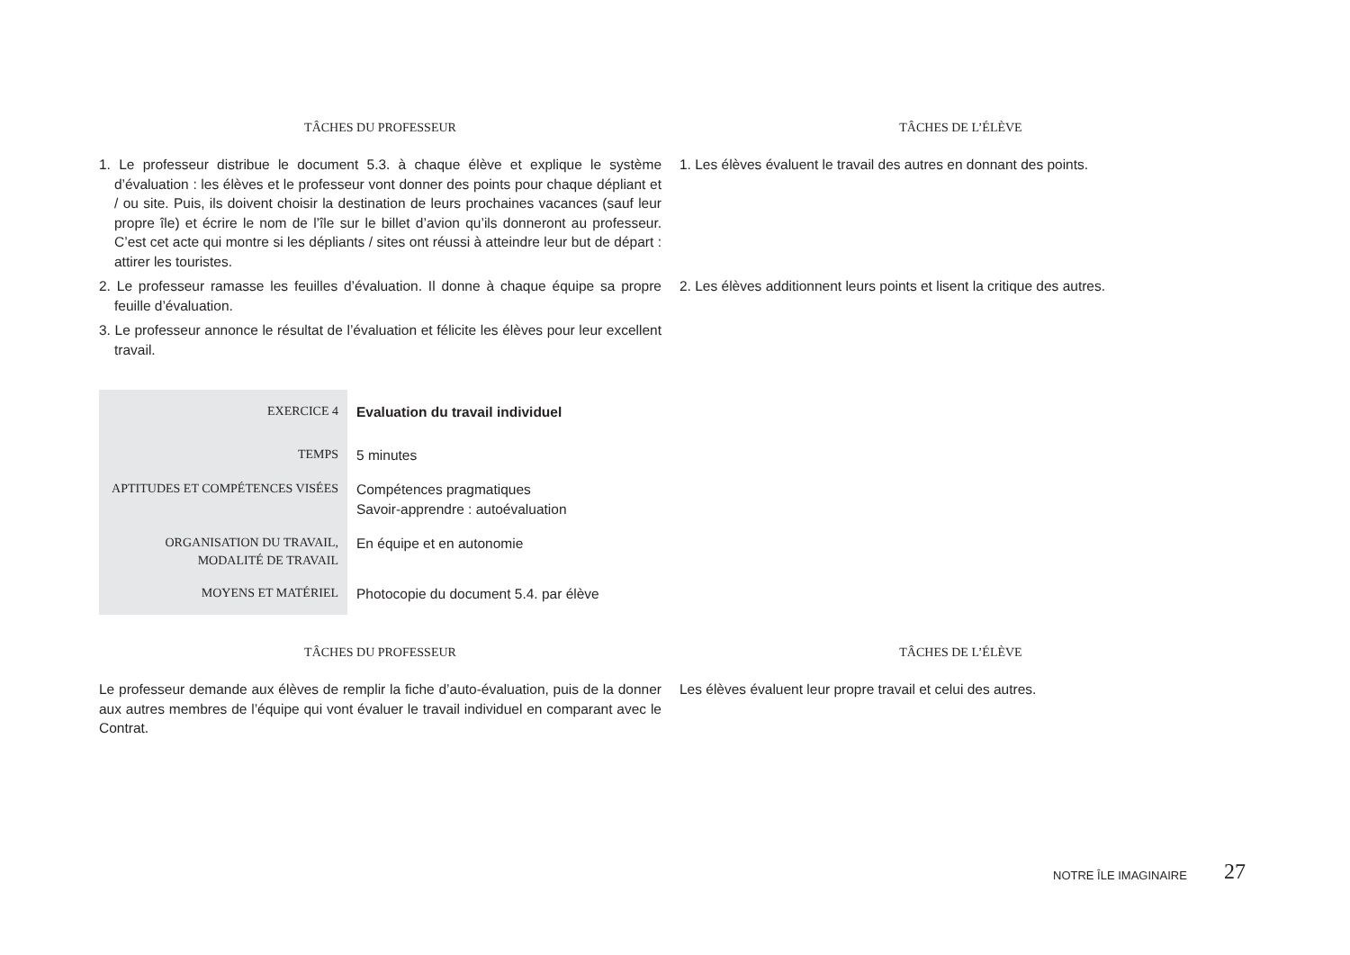TÂCHES DU PROFESSEUR TÂCHES DE L’ÉLÈVE
1. Le professeur distribue le document 5.3. à chaque élève et explique le système d’évaluation : les élèves et le professeur vont donner des points pour chaque dépliant et / ou site. Puis, ils doivent choisir la destination de leurs prochaines vacances (sauf leur propre île) et écrire le nom de l’île sur le billet d’avion qu’ils donneront au professeur. C’est cet acte qui montre si les dépliants / sites ont réussi à atteindre leur but de départ : attirer les touristes.
1. Les élèves évaluent le travail des autres en donnant des points.
2. Le professeur ramasse les feuilles d’évaluation. Il donne à chaque équipe sa propre feuille d’évaluation.
2. Les élèves additionnent leurs points et lisent la critique des autres.
3. Le professeur annonce le résultat de l’évaluation et félicite les élèves pour leur excellent travail.
| EXERCICE 4 | Evaluation du travail individuel |
| TEMPS | 5 minutes |
| APTITUDES ET COMPÉTENCES VISÉES | Compétences pragmatiques Savoir-apprendre : autoévaluation |
| ORGANISATION DU TRAVAIL, MODALITÉ DE TRAVAIL | En équipe et en autonomie |
| MOYENS ET MATÉRIEL | Photocopie du document 5.4. par élève |
TÂCHES DU PROFESSEUR TÂCHES DE L’ÉLÈVE
Le professeur demande aux élèves de remplir la fiche d’auto-évaluation, puis de la donner aux autres membres de l’équipe qui vont évaluer le travail individuel en comparant avec le Contrat.
Les élèves évaluent leur propre travail et celui des autres.
NOTRE ÎLE IMAGINAIRE 27